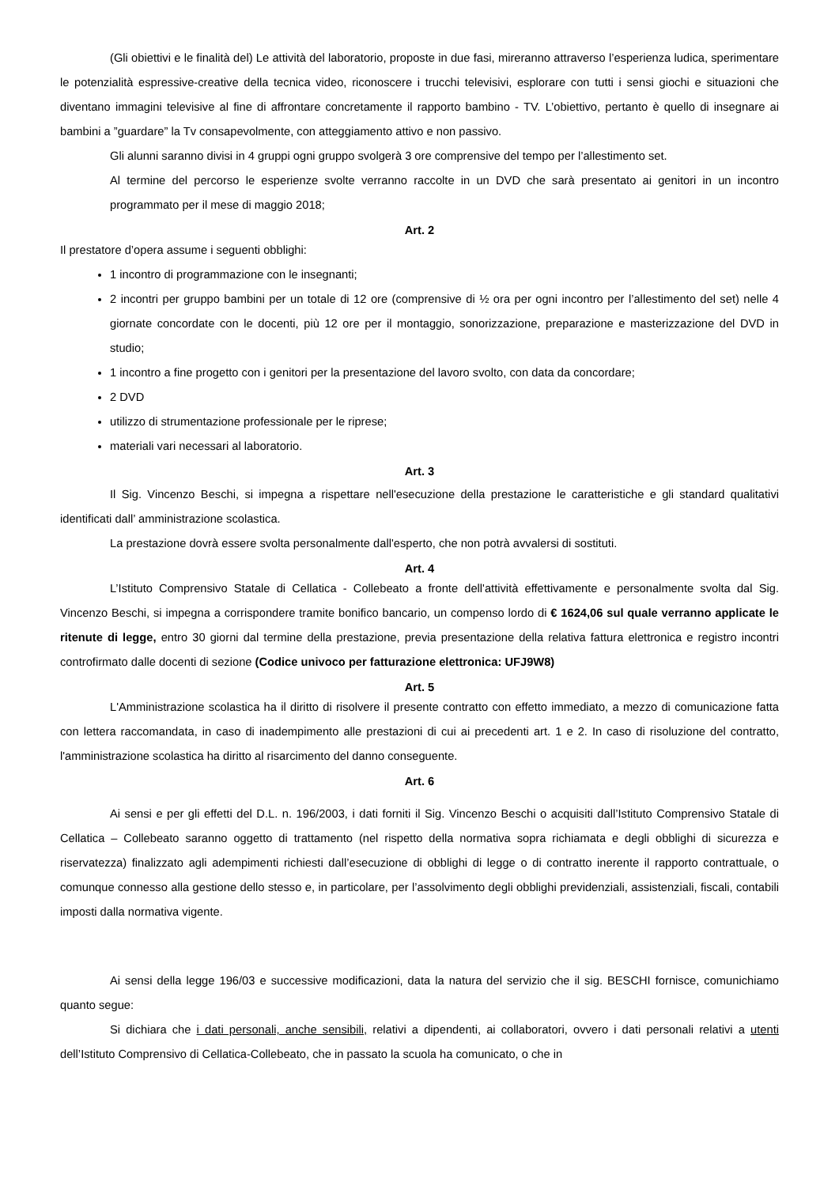(Gli obiettivi e le finalità del) Le attività del laboratorio, proposte in due fasi, mireranno attraverso l’esperienza ludica, sperimentare le potenzialità espressive-creative della tecnica video, riconoscere i trucchi televisivi, esplorare con tutti i sensi giochi e situazioni che diventano immagini televisive al fine di affrontare concretamente il rapporto bambino - TV. L’obiettivo, pertanto è quello di insegnare ai bambini a ”guardare” la Tv consapevolmente, con atteggiamento attivo e non passivo.
Gli alunni saranno divisi in 4 gruppi ogni gruppo svolgerà 3 ore comprensive del tempo per l’allestimento set.
Al termine del percorso le esperienze svolte verranno raccolte in un DVD che sarà presentato ai genitori in un incontro programmato per il mese di maggio 2018;
Art. 2
Il prestatore d’opera assume i seguenti obblighi:
1 incontro di programmazione con le insegnanti;
2 incontri per gruppo bambini per un totale di 12 ore (comprensive di ½ ora per ogni incontro per l’allestimento del set) nelle 4 giornate concordate con le docenti, più 12 ore per il montaggio, sonorizzazione, preparazione e masterizzazione del DVD in studio;
1 incontro a fine progetto con i genitori per la presentazione del lavoro svolto, con data da concordare;
2 DVD
utilizzo di strumentazione professionale per le riprese;
materiali vari necessari al laboratorio.
Art. 3
Il Sig. Vincenzo Beschi, si impegna a rispettare nell'esecuzione della prestazione le caratteristiche e gli standard qualitativi identificati dall’ amministrazione scolastica.
La prestazione dovrà essere svolta personalmente dall'esperto, che non potrà avvalersi di sostituti.
Art. 4
L’Istituto Comprensivo Statale di Cellatica - Collebeato a fronte dell'attività effettivamente e personalmente svolta dal Sig. Vincenzo Beschi, si impegna a corrispondere tramite bonifico bancario, un compenso lordo di € 1624,06 sul quale verranno applicate le ritenute di legge, entro 30 giorni dal termine della prestazione, previa presentazione della relativa fattura elettronica e registro incontri controfirmato dalle docenti di sezione (Codice univoco per fatturazione elettronica: UFJ9W8)
Art. 5
L'Amministrazione scolastica ha il diritto di risolvere il presente contratto con effetto immediato, a mezzo di comunicazione fatta con lettera raccomandata, in caso di inadempimento alle prestazioni di cui ai precedenti art. 1 e 2. In caso di risoluzione del contratto, l'amministrazione scolastica ha diritto al risarcimento del danno conseguente.
Art. 6
Ai sensi e per gli effetti del D.L. n. 196/2003, i dati forniti il Sig. Vincenzo Beschi o acquisiti dall’Istituto Comprensivo Statale di Cellatica – Collebeato saranno oggetto di trattamento (nel rispetto della normativa sopra richiamata e degli obblighi di sicurezza e riservatezza) finalizzato agli adempimenti richiesti dall’esecuzione di obblighi di legge o di contratto inerente il rapporto contrattuale, o comunque connesso alla gestione dello stesso e, in particolare, per l’assolvimento degli obblighi previdenziali, assistenziali, fiscali, contabili imposti dalla normativa vigente.
Ai sensi della legge 196/03 e successive modificazioni, data la natura del servizio che il sig. BESCHI fornisce, comunichiamo quanto segue:
Si dichiara che i dati personali, anche sensibili, relativi a dipendenti, ai collaboratori, ovvero i dati personali relativi a utenti dell’Istituto Comprensivo di Cellatica-Collebeato, che in passato la scuola ha comunicato, o che in